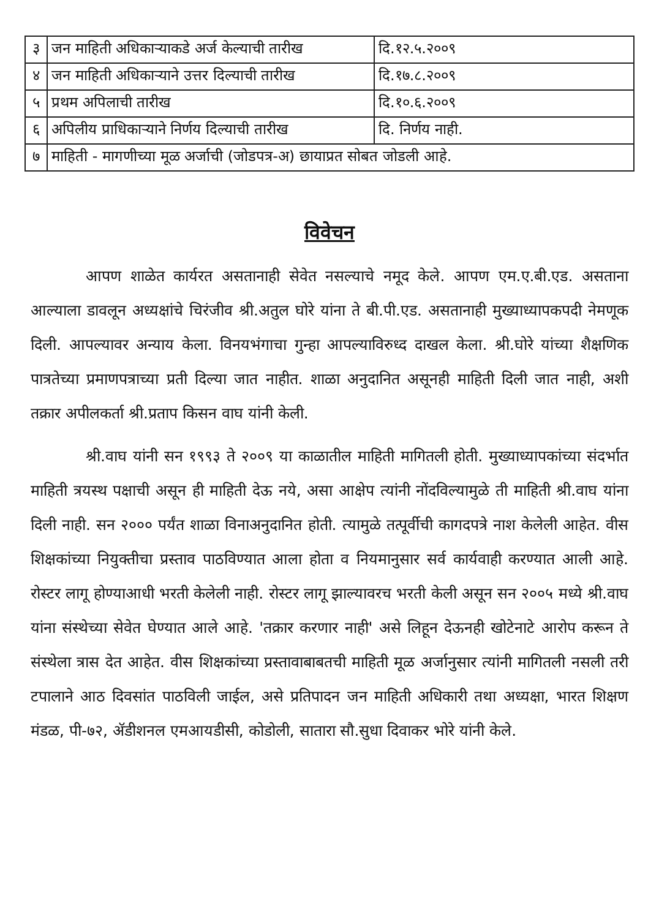| ३ | जन माहिती अधिकाऱ्याकडे अर्ज केल्याची तारीख | दि.१२.५.२००९ |
| ४ | जन माहिती अधिकाऱ्याने उत्तर दिल्याची तारीख | दि.१७.८.२००९ |
| ५ | प्रथम अपिलाची तारीख | दि.१०.६.२००९ |
| ६ | अपिलीय प्राधिकाऱ्याने निर्णय दिल्याची तारीख | दि. निर्णय नाही. |
| ७ | माहिती - मागणीच्या मूळ अर्जाची (जोडपत्र-अ) छायाप्रत सोबत जोडली आहे. | |
विवेचन
आपण शाळेत कार्यरत असतानाही सेवेत नसल्याचे नमूद केले. आपण एम.ए.बी.एड. असताना आल्याला डावलून अध्यक्षांचे चिरंजीव श्री.अतुल घोरे यांना ते बी.पी.एड. असतानाही मुख्याध्यापकपदी नेमणूक दिली. आपल्यावर अन्याय केला. विनयभंगाचा गुन्हा आपल्याविरुध्द दाखल केला. श्री.घोरे यांच्या शैक्षणिक पात्रतेच्या प्रमाणपत्राच्या प्रती दिल्या जात नाहीत. शाळा अनुदानित असूनही माहिती दिली जात नाही, अशी तक्रार अपीलकर्ता श्री.प्रताप किसन वाघ यांनी केली.
श्री.वाघ यांनी सन १९९३ ते २००९ या काळातील माहिती मागितली होती. मुख्याध्यापकांच्या संदर्भात माहिती त्रयस्थ पक्षाची असून ही माहिती देऊ नये, असा आक्षेप त्यांनी नोंदविल्यामुळे ती माहिती श्री.वाघ यांना दिली नाही. सन २००० पर्यंत शाळा विनाअनुदानित होती. त्यामुळे तत्पूर्वीची कागदपत्रे नाश केलेली आहेत. वीस शिक्षकांच्या नियुक्तीचा प्रस्ताव पाठविण्यात आला होता व नियमानुसार सर्व कार्यवाही करण्यात आली आहे. रोस्टर लागू होण्याआधी भरती केलेली नाही. रोस्टर लागू झाल्यावरच भरती केली असून सन २००५ मध्ये श्री.वाघ यांना संस्थेच्या सेवेत घेण्यात आले आहे. 'तक्रार करणार नाही' असे लिहून देऊनही खोटेनाटे आरोप करून ते संस्थेला त्रास देत आहेत. वीस शिक्षकांच्या प्रस्तावाबाबतची माहिती मूळ अर्जानुसार त्यांनी मागितली नसली तरी टपालाने आठ दिवसांत पाठविली जाईल, असे प्रतिपादन जन माहिती अधिकारी तथा अध्यक्षा, भारत शिक्षण मंडळ, पी-७२, ॲडीशनल एमआयडीसी, कोडोली, सातारा सौ.सुधा दिवाकर भोरे यांनी केले.